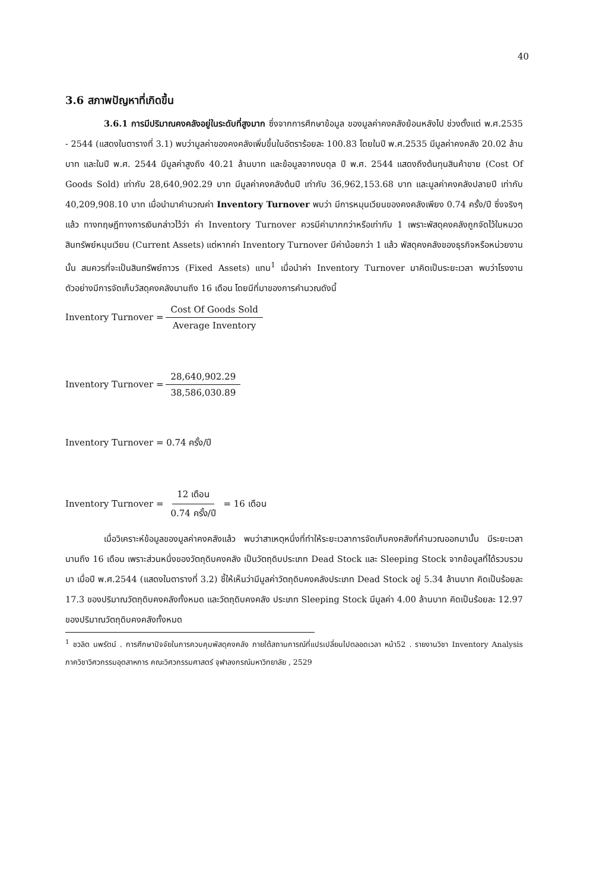40
3.6 สภาพปัญหาที่เกิดขึ้น
3.6.1 การมีปริมาณคงคลังอยู่ในระดับที่สูงมาก ซึ่งจากการศึกษาข้อมูล ของมูลค่าคงคลังย้อนหลังไป ช่วงตั้งแต่ พ.ศ.2535 - 2544 (แสดงในตารางที่ 3.1) พบว่ามูลค่าของคงคลังเพิ่มขึ้นในอัตราร้อยละ 100.83 โดยในปี พ.ศ.2535 มีมูลค่าคงคลัง 20.02 ล้านบาท และในปี พ.ศ. 2544 มีมูลค่าสูงถึง 40.21 ล้านบาท และข้อมูลจากงบดุล ปี พ.ศ. 2544 แสดงถึงต้นทุนสินค้าขาย (Cost Of Goods Sold) เท่ากับ 28,640,902.29 บาท มีมูลค่าคงคลังต้นปี เท่ากับ 36,962,153.68 บาท และมูลค่าคงคลังปลายปี เท่ากับ 40,209,908.10 บาท เมื่อนำมาคำนวณค่า Inventory Turnover พบว่า มีการหมุนเวียนของคงคลังเพียง 0.74 ครั้ง/ปี ซึ่งจริงๆแล้ว ทางทฤษฎีทางการเงินกล่าวไว้ว่า ค่า Inventory Turnover ควรมีค่ามากกว่าหรือเท่ากับ 1 เพราะพัสดุคงคลังถูกจัดไว้ในหมวดสินทรัพย์หมุนเวียน (Current Assets) แต่หากค่า Inventory Turnover มีค่าน้อยกว่า 1 แล้ว พัสดุคงคลังของธุรกิจหรือหน่วยงานนั้น สมควรที่จะเป็นสินทรัพย์ถาวร (Fixed Assets) แทน<sup>1</sup> เมื่อนำค่า Inventory Turnover มาคิดเป็นระยะเวลา พบว่าโรงงานตัวอย่างมีการจัดเก็บวัสดุคงคลังนานถึง 16 เดือน โดยมีที่มาของการคำนวณดังนี้
Inventory Turnover = Cost Of Goods Sold Average Inventory
Inventory Turnover = 28,640,902.29 38,586,030.89
Inventory Turnover = 0.74 ครั้ง/ปี
Inventory Turnover = 12 เดือน 0.74 ครั้ง/ปี = 16 เดือน
เมื่อวิเคราะห์ข้อมูลของมูลค่าคงคลังแล้ว พบว่าสาเหตุหนึ่งที่ทำให้ระยะเวลาการจัดเก็บคงคลังที่คำนวณออกมานั้น มีระยะเวลานานถึง 16 เดือน เพราะส่วนหนึ่งของวัตถุดิบคงคลัง เป็นวัตถุดิบประเภท Dead Stock และ Sleeping Stock จากข้อมูลที่ได้รวบรวมมา เมื่อปี พ.ศ.2544 (แสดงในตารางที่ 3.2) ชี้ให้เห็นว่ามีมูลค่าวัตถุดิบคงคลังประเภท Dead Stock อยู่ 5.34 ล้านบาท คิดเป็นร้อยละ 17.3 ของปริมาณวัตถุดิบคงคลังทั้งหมด และวัตถุดิบคงคลัง ประเภท Sleeping Stock มีมูลค่า 4.00 ล้านบาท คิดเป็นร้อยละ 12.97 ของปริมาณวัตถุดิบคงคลังทั้งหมด
<sup>1</sup> ชวลิต นพรัตน์ . การศึกษาปัจจัยในการควบคุมพัสดุคงคลัง ภายใต้สถานการณ์ที่แปรเปลี่ยนไปตลอดเวลา หน้า52 . รายงานวิชา Inventory Analysis ภาควิชาวิศวกรรมอุตสาหการ คณะวิศวกรรมศาสตร์ จุฬาลงกรณ์มหาวิทยาลัย , 2529